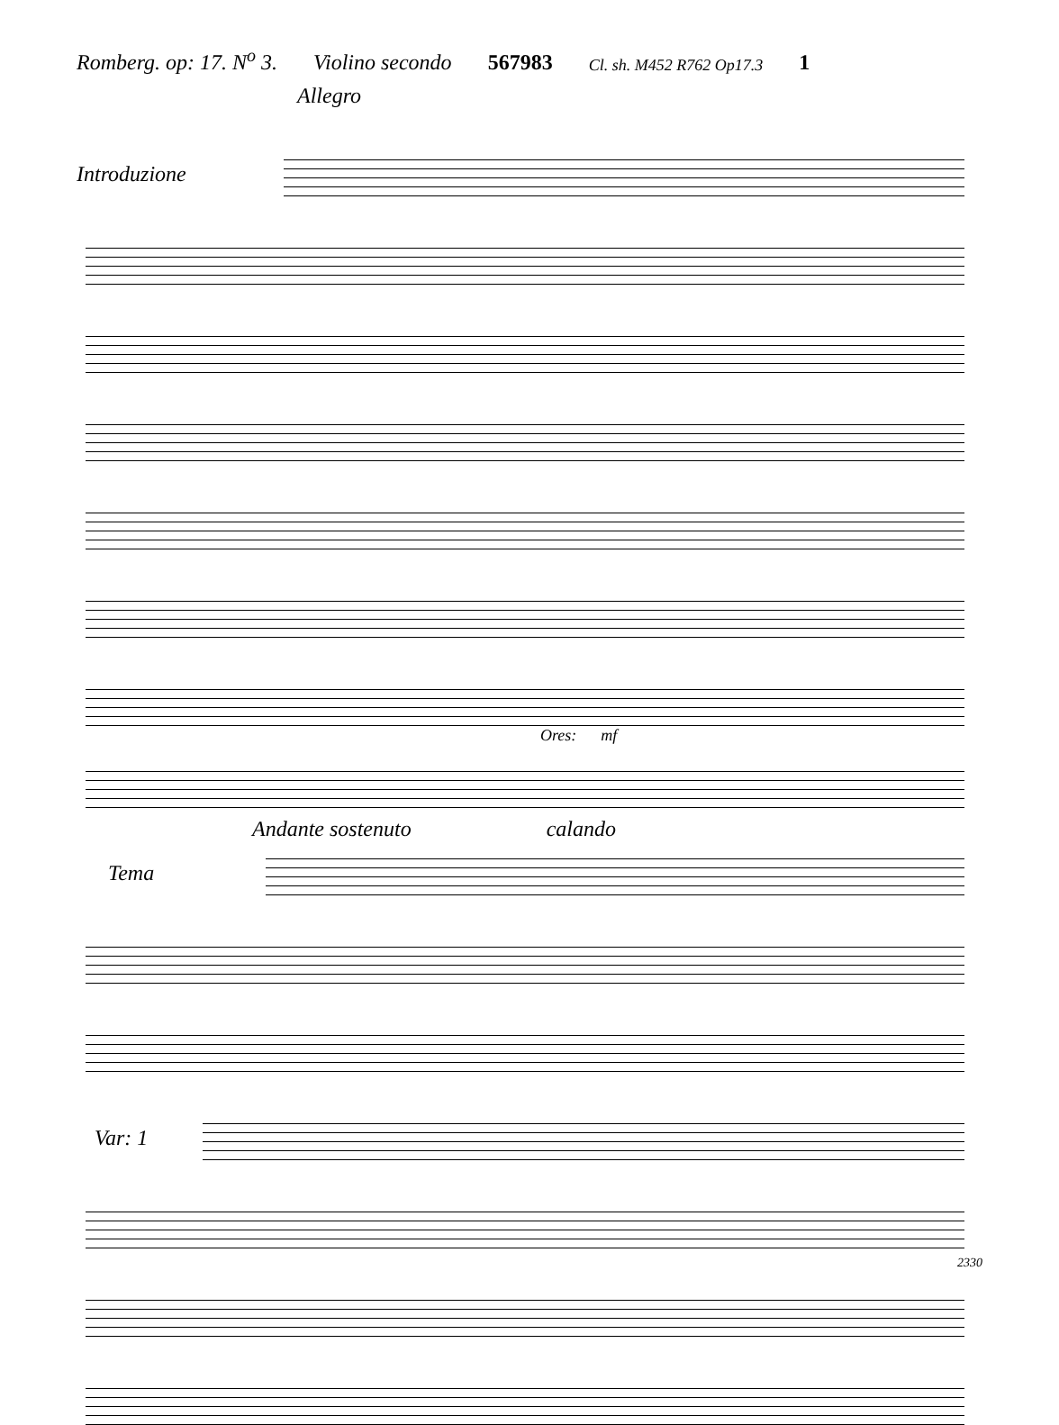Romberg. op: 17. N<sup>o</sup> 3. Violino secondo 567983 Cl. sh. M452 R762 Op17.3 1
Allegro
Introduzione
Ores: mf
Andante sostenuto calando
Tema
Var: 1
2330